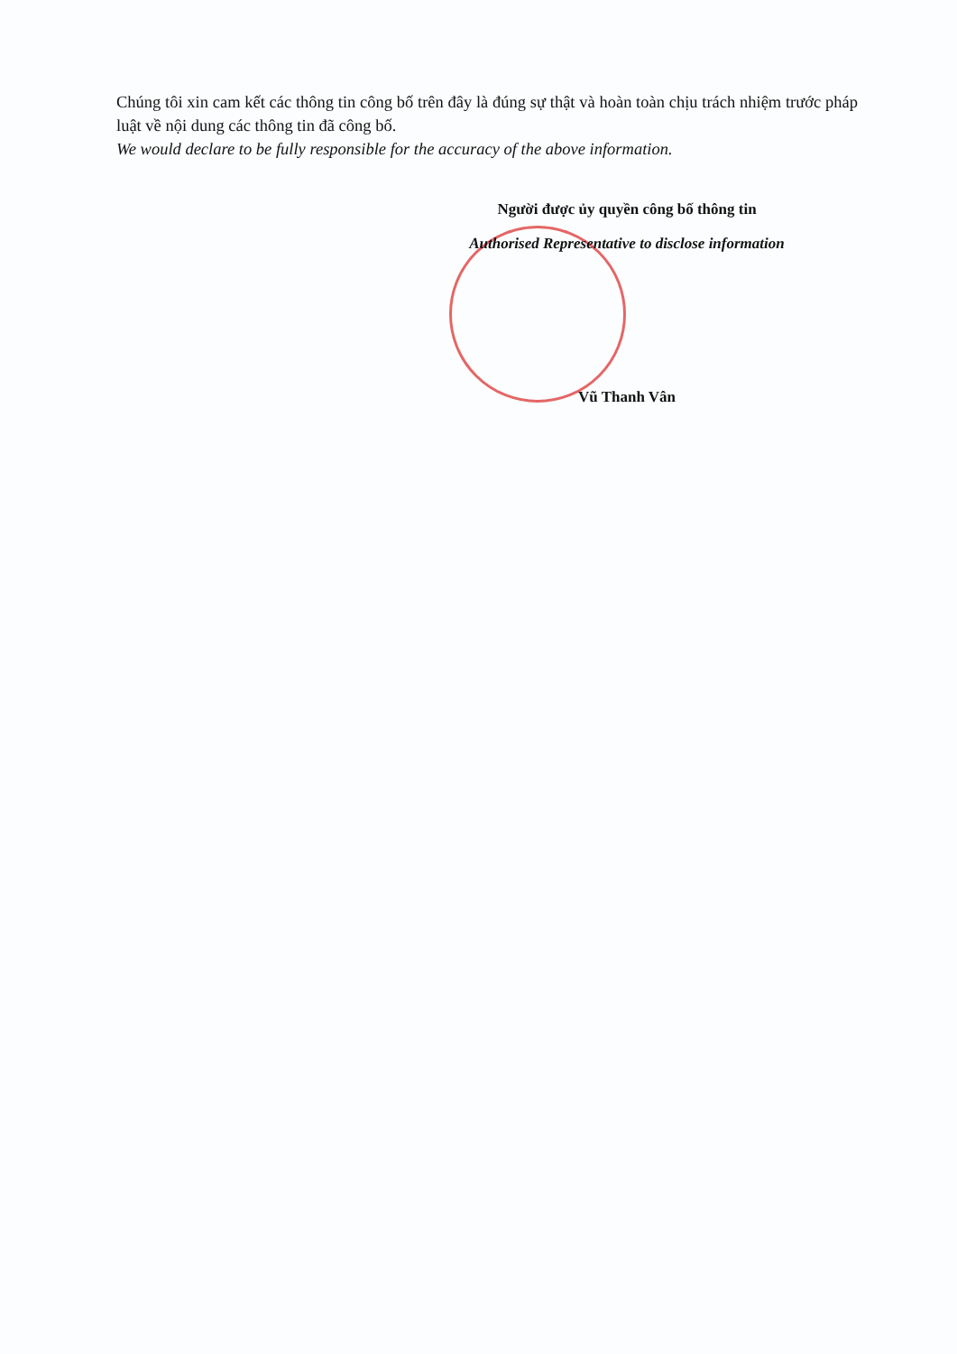Chúng tôi xin cam kết các thông tin công bố trên đây là đúng sự thật và hoàn toàn chịu trách nhiệm trước pháp luật về nội dung các thông tin đã công bố.
We would declare to be fully responsible for the accuracy of the above information.
Người được ủy quyền công bố thông tin
Authorised Representative to disclose information
Vũ Thanh Vân